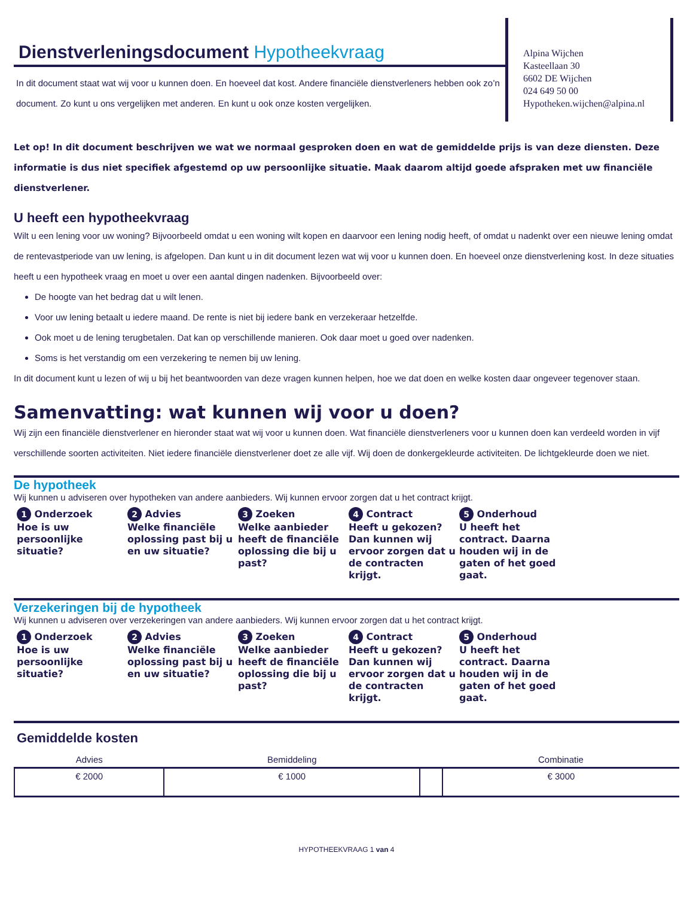Dienstverleningsdocument Hypotheekvraag
In dit document staat wat wij voor u kunnen doen. En hoeveel dat kost. Andere financiële dienstverleners hebben ook zo’n document. Zo kunt u ons vergelijken met anderen. En kunt u ook onze kosten vergelijken.
Alpina Wijchen
Kasteellaan 30
6602 DE Wijchen
024 649 50 00
Hypotheken.wijchen@alpina.nl
Let op! In dit document beschrijven we wat we normaal gesproken doen en wat de gemiddelde prijs is van deze diensten. Deze informatie is dus niet specifiek afgestemd op uw persoonlijke situatie. Maak daarom altijd goede afspraken met uw financiële dienstverlener.
U heeft een hypotheekvraag
Wilt u een lening voor uw woning? Bijvoorbeeld omdat u een woning wilt kopen en daarvoor een lening nodig heeft, of omdat u nadenkt over een nieuwe lening omdat de rentevastperiode van uw lening, is afgelopen. Dan kunt u in dit document lezen wat wij voor u kunnen doen. En hoeveel onze dienstverlening kost. In deze situaties heeft u een hypotheek vraag en moet u over een aantal dingen nadenken. Bijvoorbeeld over:
De hoogte van het bedrag dat u wilt lenen.
Voor uw lening betaalt u iedere maand. De rente is niet bij iedere bank en verzekeraar hetzelfde.
Ook moet u de lening terugbetalen. Dat kan op verschillende manieren. Ook daar moet u goed over nadenken.
Soms is het verstandig om een verzekering te nemen bij uw lening.
In dit document kunt u lezen of wij u bij het beantwoorden van deze vragen kunnen helpen, hoe we dat doen en welke kosten daar ongeveer tegenover staan.
Samenvatting: wat kunnen wij voor u doen?
Wij zijn een financiële dienstverlener en hieronder staat wat wij voor u kunnen doen. Wat financiële dienstverleners voor u kunnen doen kan verdeeld worden in vijf verschillende soorten activiteiten. Niet iedere financiële dienstverlener doet ze alle vijf. Wij doen de donkergekleurde activiteiten. De lichtgekleurde doen we niet.
De hypotheek
Wij kunnen u adviseren over hypotheken van andere aanbieders. Wij kunnen ervoor zorgen dat u het contract krijgt.
1 Onderzoek
Hoe is uw persoonlijke situatie?
2 Advies
Welke financiële oplossing past bij u en uw situatie?
3 Zoeken
Welke aanbieder heeft de financiële oplossing die bij u past?
4 Contract
Heeft u gekozen? Dan kunnen wij ervoor zorgen dat u de contracten krijgt.
5 Onderhoud
U heeft het contract. Daarna houden wij in de gaten of het goed gaat.
Verzekeringen bij de hypotheek
Wij kunnen u adviseren over verzekeringen van andere aanbieders. Wij kunnen ervoor zorgen dat u het contract krijgt.
1 Onderzoek
Hoe is uw persoonlijke situatie?
2 Advies
Welke financiële oplossing past bij u en uw situatie?
3 Zoeken
Welke aanbieder heeft de financiële oplossing die bij u past?
4 Contract
Heeft u gekozen? Dan kunnen wij ervoor zorgen dat u de contracten krijgt.
5 Onderhoud
U heeft het contract. Daarna houden wij in de gaten of het goed gaat.
Gemiddelde kosten
| Advies | Bemiddeling | | Combinatie |
| --- | --- | --- | --- |
| € 2000 | € 1000 | | € 3000 |
HYPOTHEEKVRAAG 1 van 4